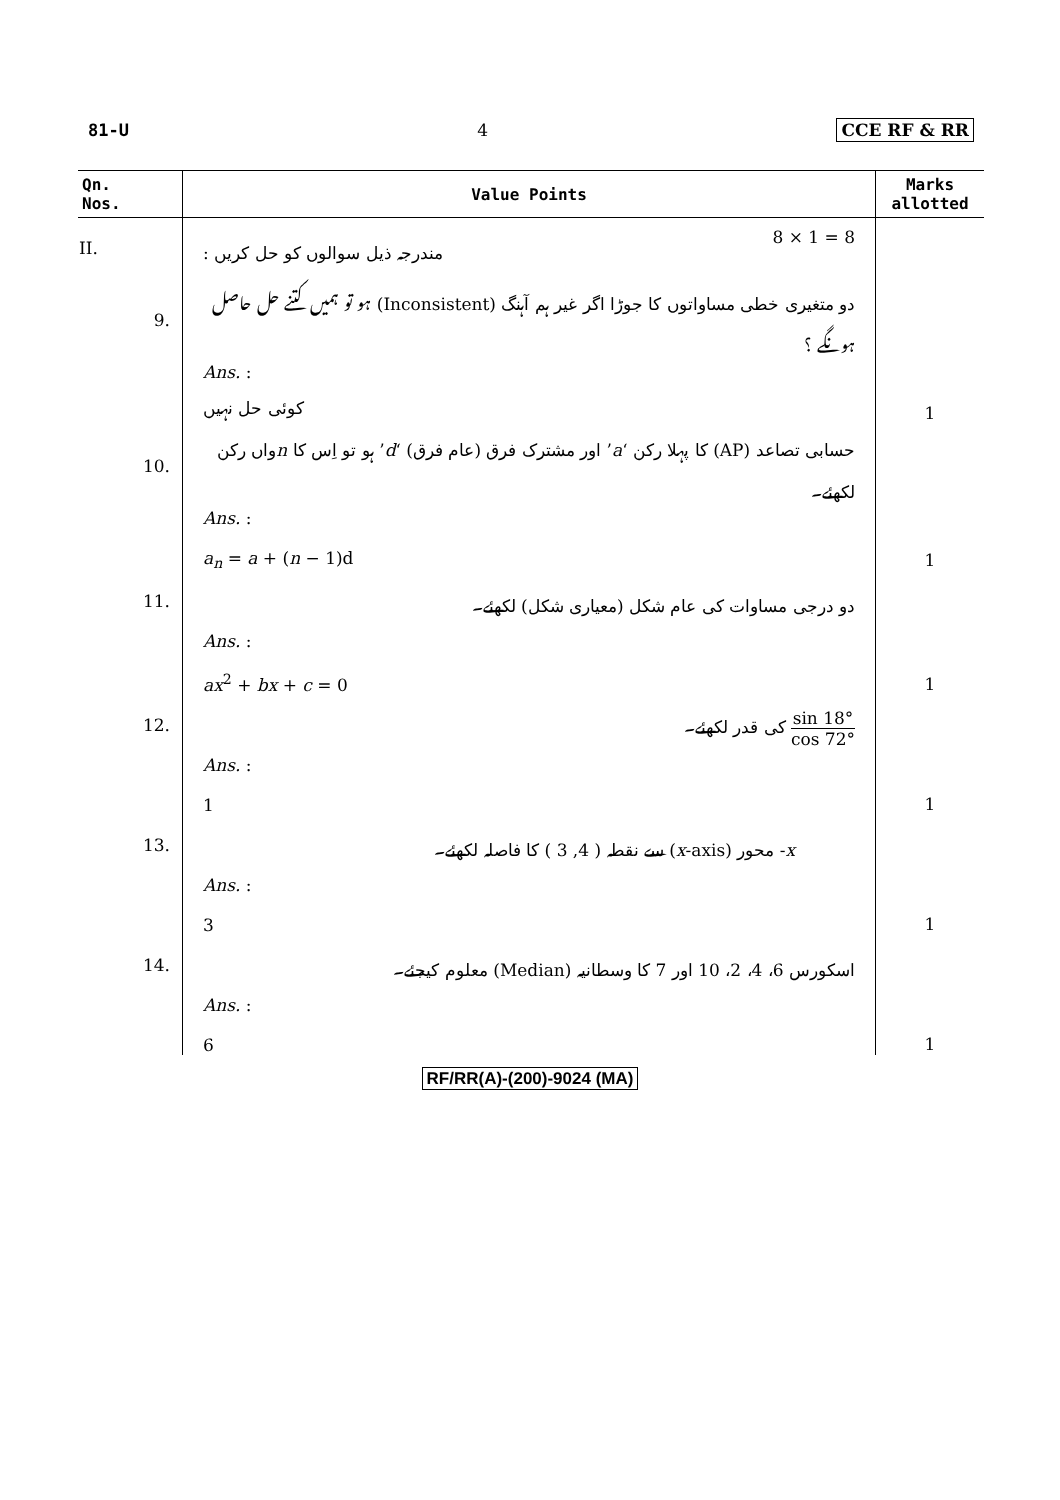81-U 4 CCE RF & RR
| Qn. Nos. | Value Points | Marks allotted |
| --- | --- | --- |
| II. | : مندرجہ ذیل سوالوں کو حل کریں 8 × 1 = 8 | |
| 9. | دو متغیری خطی مساواتوں کا جوڑا اگر غیر ہم آہنگ (Inconsistent) ہو تو ہمیں کتنے حل حاصل ہونگے ؟ | |
| | Ans. : کوئی حل نہیں | 1 |
| 10. | حسابی تصاعد (AP) کا پہلا رکن ‘ a ’ اور مشترک فرق (عام فرق) ‘ d ’ ہو تو اِس کا n واں رکن لکھئے۔ | |
| | Ans. : a<sub>n</sub> = a + ( n − 1)d | 1 |
| 11. | دو درجی مساوات کی عام شکل (معیاری شکل) لکھئے۔ | |
| | Ans. : ax<sup>2</sup> + bx + c = 0 | 1 |
| 12. | sin 18° cos 72° کی قدر لکھئے۔ | |
| | Ans. : 1 | 1 |
| 13. | x - محور ( x -axis) سے نقطہ ( 4, 3 ) کا فاصلہ لکھئے۔ | |
| | Ans. : 3 | 1 |
| 14. | اسکورس 6، 4، 2، 10 اور 7 کا وسطانیہ (Median) معلوم کیجئے۔ | |
| | Ans. : 6 | 1 |
RF/RR(A)-(200)-9024 (MA)